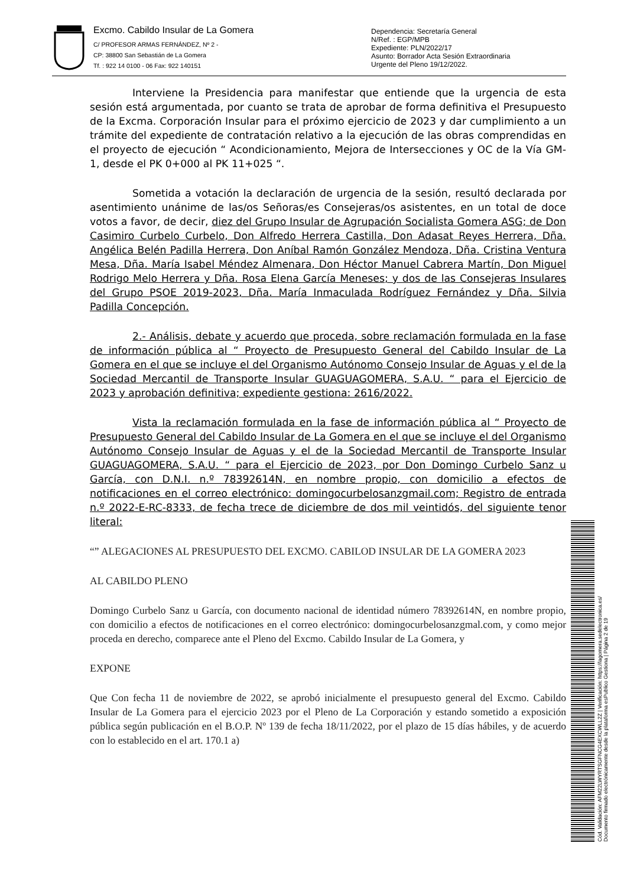Excmo. Cabildo Insular de La Gomera
C/ PROFESOR ARMAS FERNÁNDEZ, Nº 2 -
CP: 38800 San Sebastián de La Gomera
Tf. : 922 14 0100 - 06 Fax: 922 140151
Dependencia: Secretaría General
N/Ref. : EGP/MPB
Expediente: PLN/2022/17
Asunto: Borrador Acta Sesión Extraordinaria
Urgente del Pleno 19/12/2022.
Interviene la Presidencia para manifestar que entiende que la urgencia de esta sesión está argumentada, por cuanto se trata de aprobar de forma definitiva el Presupuesto de la Excma. Corporación Insular para el próximo ejercicio de 2023 y dar cumplimiento a un trámite del expediente de contratación relativo a la ejecución de las obras comprendidas en el proyecto de ejecución “ Acondicionamiento, Mejora de Intersecciones y OC de la Vía GM-1, desde el PK 0+000 al PK 11+025 “.
Sometida a votación la declaración de urgencia de la sesión, resultó declarada por asentimiento unánime de las/os Señoras/es Consejeras/os asistentes, en un total de doce votos a favor, de decir, diez del Grupo Insular de Agrupación Socialista Gomera ASG; de Don Casimiro Curbelo Curbelo, Don Alfredo Herrera Castilla, Don Adasat Reyes Herrera, Dña. Angélica Belén Padilla Herrera, Don Aníbal Ramón González Mendoza, Dña. Cristina Ventura Mesa, Dña. María Isabel Méndez Almenara, Don Héctor Manuel Cabrera Martín, Don Miguel Rodrigo Melo Herrera y Dña. Rosa Elena García Meneses; y dos de las Consejeras Insulares del Grupo PSOE 2019-2023, Dña. María Inmaculada Rodríguez Fernández y Dña. Silvia Padilla Concepción.
2.- Análisis, debate y acuerdo que proceda, sobre reclamación formulada en la fase de información pública al “ Proyecto de Presupuesto General del Cabildo Insular de La Gomera en el que se incluye el del Organismo Autónomo Consejo Insular de Aguas y el de la Sociedad Mercantil de Transporte Insular GUAGUAGOMERA, S.A.U. “ para el Ejercicio de 2023 y aprobación definitiva; expediente gestiona: 2616/2022.
Vista la reclamación formulada en la fase de información pública al “ Proyecto de Presupuesto General del Cabildo Insular de La Gomera en el que se incluye el del Organismo Autónomo Consejo Insular de Aguas y el de la Sociedad Mercantil de Transporte Insular GUAGUAGOMERA, S.A.U. “ para el Ejercicio de 2023, por Don Domingo Curbelo Sanz u García, con D.N.I. n.º 78392614N, en nombre propio, con domicilio a efectos de notificaciones en el correo electrónico: domingocurbelosanzgmail.com; Registro de entrada n.º 2022-E-RC-8333, de fecha trece de diciembre de dos mil veintidós, del siguiente tenor literal:
“” ALEGACIONES AL PRESUPUESTO DEL EXCMO. CABILOD INSULAR DE LA GOMERA 2023
AL CABILDO PLENO
Domingo Curbelo Sanz u García, con documento nacional de identidad número 78392614N, en nombre propio, con domicilio a efectos de notificaciones en el correo electrónico: domingocurbelosanzgmal.com, y como mejor proceda en derecho, comparece ante el Pleno del Excmo. Cabildo Insular de La Gomera, y
EXPONE
Que Con fecha 11 de noviembre de 2022, se aprobó inicialmente el presupuesto general del Excmo. Cabildo Insular de La Gomera para el ejercicio 2023 por el Pleno de La Corporación y estando sometido a exposición pública según publicación en el B.O.P. Nº 139 de fecha 18/11/2022, por el plazo de 15 días hábiles, y de acuerdo con lo establecido en el art. 170.1 a)
Cód. Validación: AFM22LWYRTSGFNCG4EXCWLL2Z | Verificación: https://lagomera.sedelectronica.es/
Documento firmado electrónicamente desde la plataforma esPublico Gestiona | Página 2 de 19